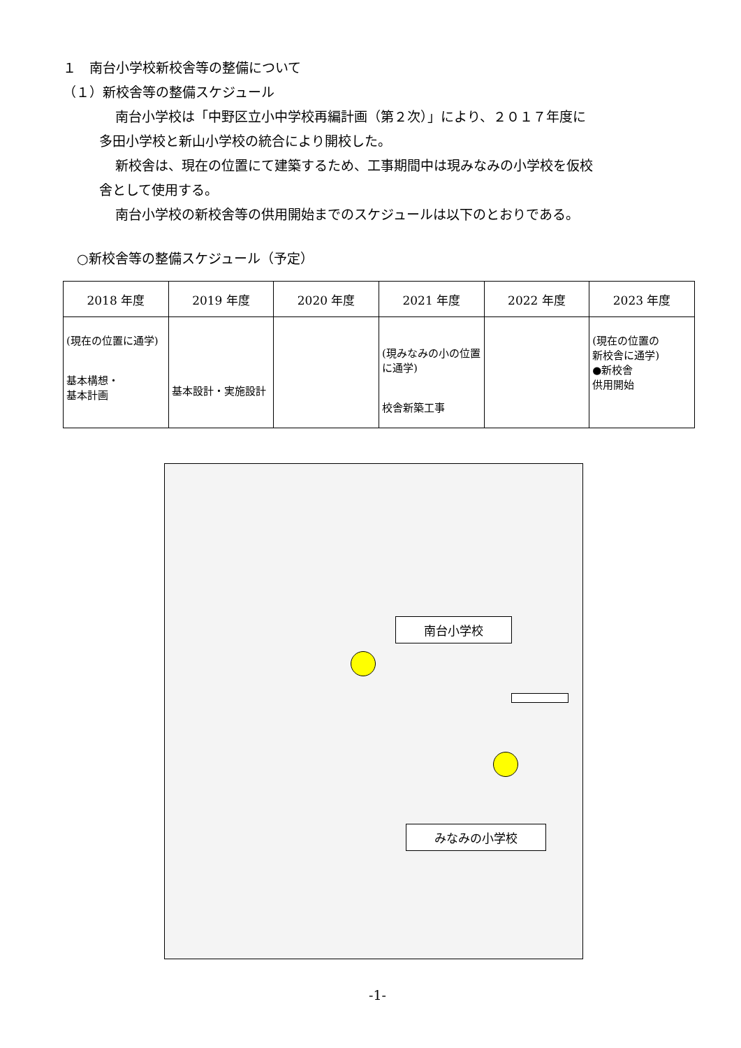１　南台小学校新校舎等の整備について
（１）新校舎等の整備スケジュール
南台小学校は「中野区立小中学校再編計画（第２次）」により、２０１７年度に
多田小学校と新山小学校の統合により開校した。
新校舎は、現在の位置にて建築するため、工事期間中は現みなみの小学校を仮校
舎として使用する。
南台小学校の新校舎等の供用開始までのスケジュールは以下のとおりである。
○新校舎等の整備スケジュール（予定）
| 2018 年度 | 2019 年度 | 2020 年度 | 2021 年度 | 2022 年度 | 2023 年度 |
| --- | --- | --- | --- | --- | --- |
| (現在の位置に通学) 基本構想・ 基本計画 | 基本設計・実施設計 | | (現みなみの小の位置に通学) 校舎新築工事 | | (現在の位置の 新校舎に通学) ●新校舎 供用開始 |
南台小学校
みなみの小学校
-1-